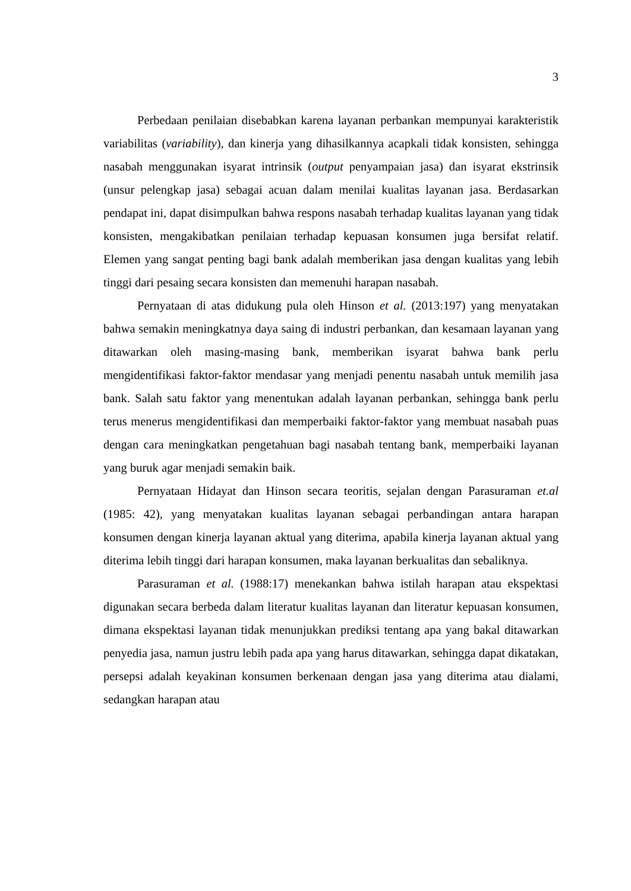3
Perbedaan penilaian disebabkan karena layanan perbankan mempunyai karakteristik variabilitas (variability), dan kinerja yang dihasilkannya acapkali tidak konsisten, sehingga nasabah menggunakan isyarat intrinsik (output penyampaian jasa) dan isyarat ekstrinsik (unsur pelengkap jasa) sebagai acuan dalam menilai kualitas layanan jasa. Berdasarkan pendapat ini, dapat disimpulkan bahwa respons nasabah terhadap kualitas layanan yang tidak konsisten, mengakibatkan penilaian terhadap kepuasan konsumen juga bersifat relatif. Elemen yang sangat penting bagi bank adalah memberikan jasa dengan kualitas yang lebih tinggi dari pesaing secara konsisten dan memenuhi harapan nasabah.
Pernyataan di atas didukung pula oleh Hinson et al. (2013:197) yang menyatakan bahwa semakin meningkatnya daya saing di industri perbankan, dan kesamaan layanan yang ditawarkan oleh masing-masing bank, memberikan isyarat bahwa bank perlu mengidentifikasi faktor-faktor mendasar yang menjadi penentu nasabah untuk memilih jasa bank. Salah satu faktor yang menentukan adalah layanan perbankan, sehingga bank perlu terus menerus mengidentifikasi dan memperbaiki faktor-faktor yang membuat nasabah puas dengan cara meningkatkan pengetahuan bagi nasabah tentang bank, memperbaiki layanan yang buruk agar menjadi semakin baik.
Pernyataan Hidayat dan Hinson secara teoritis, sejalan dengan Parasuraman et.al (1985: 42), yang menyatakan kualitas layanan sebagai perbandingan antara harapan konsumen dengan kinerja layanan aktual yang diterima, apabila kinerja layanan aktual yang diterima lebih tinggi dari harapan konsumen, maka layanan berkualitas dan sebaliknya.
Parasuraman et al. (1988:17) menekankan bahwa istilah harapan atau ekspektasi digunakan secara berbeda dalam literatur kualitas layanan dan literatur kepuasan konsumen, dimana ekspektasi layanan tidak menunjukkan prediksi tentang apa yang bakal ditawarkan penyedia jasa, namun justru lebih pada apa yang harus ditawarkan, sehingga dapat dikatakan, persepsi adalah keyakinan konsumen berkenaan dengan jasa yang diterima atau dialami, sedangkan harapan atau